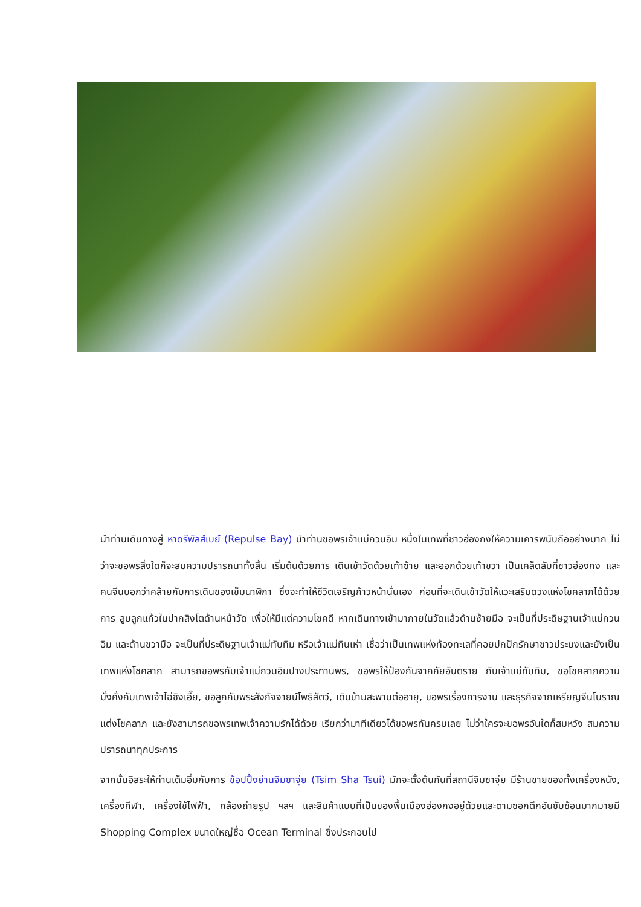นำท่านเดินทางสู่ หาดรีพัลส์เบย์ (Repulse Bay) นำท่านขอพรเจ้าแม่กวนอิม หนึ่งในเทพที่ชาวฮ่องกงให้ความเคารพนับถืออย่างมาก ไม่ว่าจะขอพรสิ่งใดก็จะสมความปรารถนาทั้งสิ้น เริ่มต้นด้วยการ เดินเข้าวัดด้วยเท้าซ้าย และออกด้วยเท้าขวา เป็นเคล็ดลับที่ชาวฮ่องกง และคนจีนบอกว่าคล้ายกับการเดินของเข็มนาฬิกา ซึ่งจะทำให้ชีวิตเจริญก้าวหน้านั่นเอง ก่อนที่จะเดินเข้าวัดให้แวะเสริมดวงแห่งโชคลาภได้ด้วยการ ลูบลูกแก้วในปากสิงโตด้านหน้าวัด เพื่อให้มีแต่ความโชคดี หากเดินทางเข้ามาภายในวัดแล้วด้านซ้ายมือ จะเป็นที่ประดิษฐานเจ้าแม่กวนอิม และด้านขวามือ จะเป็นที่ประดิษฐานเจ้าแม่ทับทิม หรือเจ้าแม่ทินเห่า เชื่อว่าเป็นเทพแห่งท้องทะเลที่คอยปกปักรักษาชาวประมงและยังเป็นเทพแห่งโชคลาภ สามารถขอพรกับเจ้าแม่กวนอิมปางประทานพร, ขอพรให้ป้องกันจากภัยอันตราย กับเจ้าแม่ทับทิม, ขอโชคลาภความมั่งคั่งกับเทพเจ้าไฉ่ซิงเอี๊ย, ขอลูกกับพระสังกัจจายน์โพธิสัตว์, เดินข้ามสะพานต่ออายุ, ขอพรเรื่องการงาน และธุรกิจจากเหรียญจีนโบราณแต่งโชคลาภ และยังสามารถขอพรเทพเจ้าความรักได้ด้วย เรียกว่ามาทีเดียวได้ขอพรกันครบเลย ไม่ว่าใครจะขอพรอันใดก็สมหวัง สมความปรารถนาทุกประการ
จากนั้นอิสระให้ท่านเต็มอิ่มกับการ ช้อปปิ้งย่านจิมซาจุ่ย (Tsim Sha Tsui) มักจะตั้งต้นกันที่สถานีจิมซาจุ่ย มีร้านขายของทั้งเครื่องหนัง, เครื่องกีฬา, เครื่องใช้ไฟฟ้า, กล้องถ่ายรูป ฯลฯ และสินค้าแบบที่เป็นของพื้นเมืองฮ่องกงอยู่ด้วยและตามซอกตึกอันซับซ้อนมากมายมี Shopping Complex ขนาดใหญ่ชื่อ Ocean Terminal ซึ่งประกอบไป